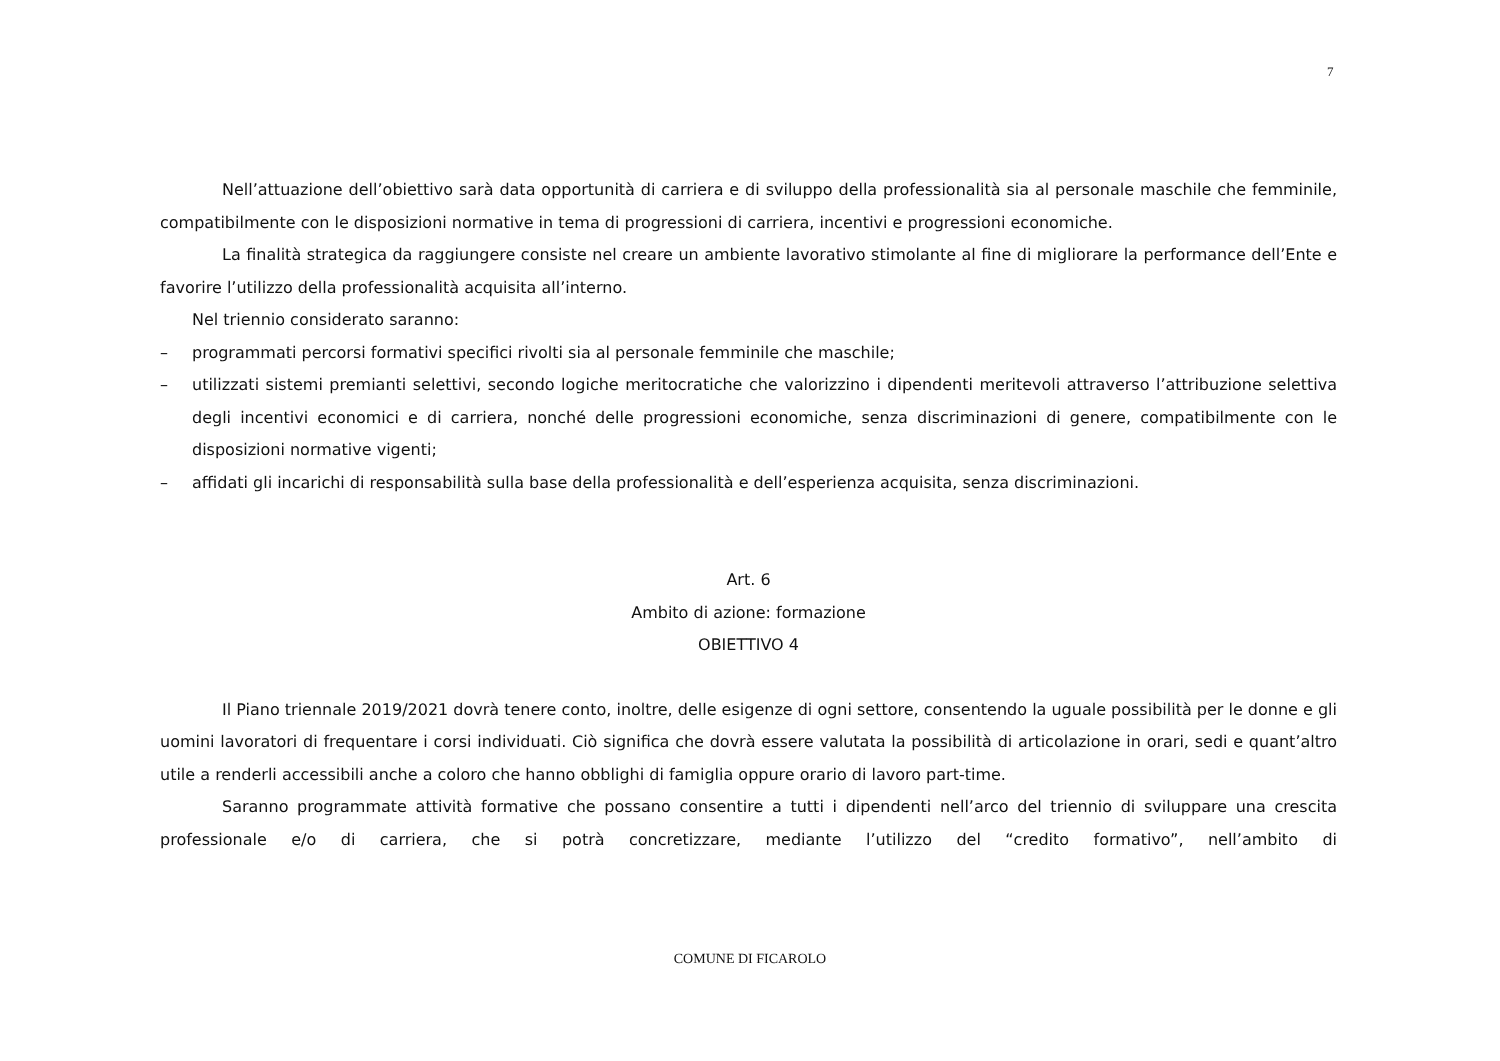7
Nell’attuazione dell’obiettivo sarà data opportunità di carriera e di sviluppo della professionalità sia al personale maschile che femminile, compatibilmente con le disposizioni normative in tema di progressioni di carriera, incentivi e progressioni economiche.
La finalità strategica da raggiungere consiste nel creare un ambiente lavorativo stimolante al fine di migliorare la performance dell’Ente e favorire l’utilizzo della professionalità acquisita all’interno.
Nel triennio considerato saranno:
– programmati percorsi formativi specifici rivolti sia al personale femminile che maschile;
– utilizzati sistemi premianti selettivi, secondo logiche meritocratiche che valorizzino i dipendenti meritevoli attraverso l’attribuzione selettiva degli incentivi economici e di carriera, nonché delle progressioni economiche, senza discriminazioni di genere, compatibilmente con le disposizioni normative vigenti;
– affidati gli incarichi di responsabilità sulla base della professionalità e dell’esperienza acquisita, senza discriminazioni.
Art. 6
Ambito di azione: formazione
OBIETTIVO 4
Il Piano triennale 2019/2021 dovrà tenere conto, inoltre, delle esigenze di ogni settore, consentendo la uguale possibilità per le donne e gli uomini lavoratori di frequentare i corsi individuati. Ciò significa che dovrà essere valutata la possibilità di articolazione in orari, sedi e quant’altro utile a renderli accessibili anche a coloro che hanno obblighi di famiglia oppure orario di lavoro part-time.
Saranno programmate attività formative che possano consentire a tutti i dipendenti nell’arco del triennio di sviluppare una crescita professionale e/o di carriera, che si potrà concretizzare, mediante l’utilizzo del “credito formativo”, nell’ambito di
COMUNE DI FICAROLO